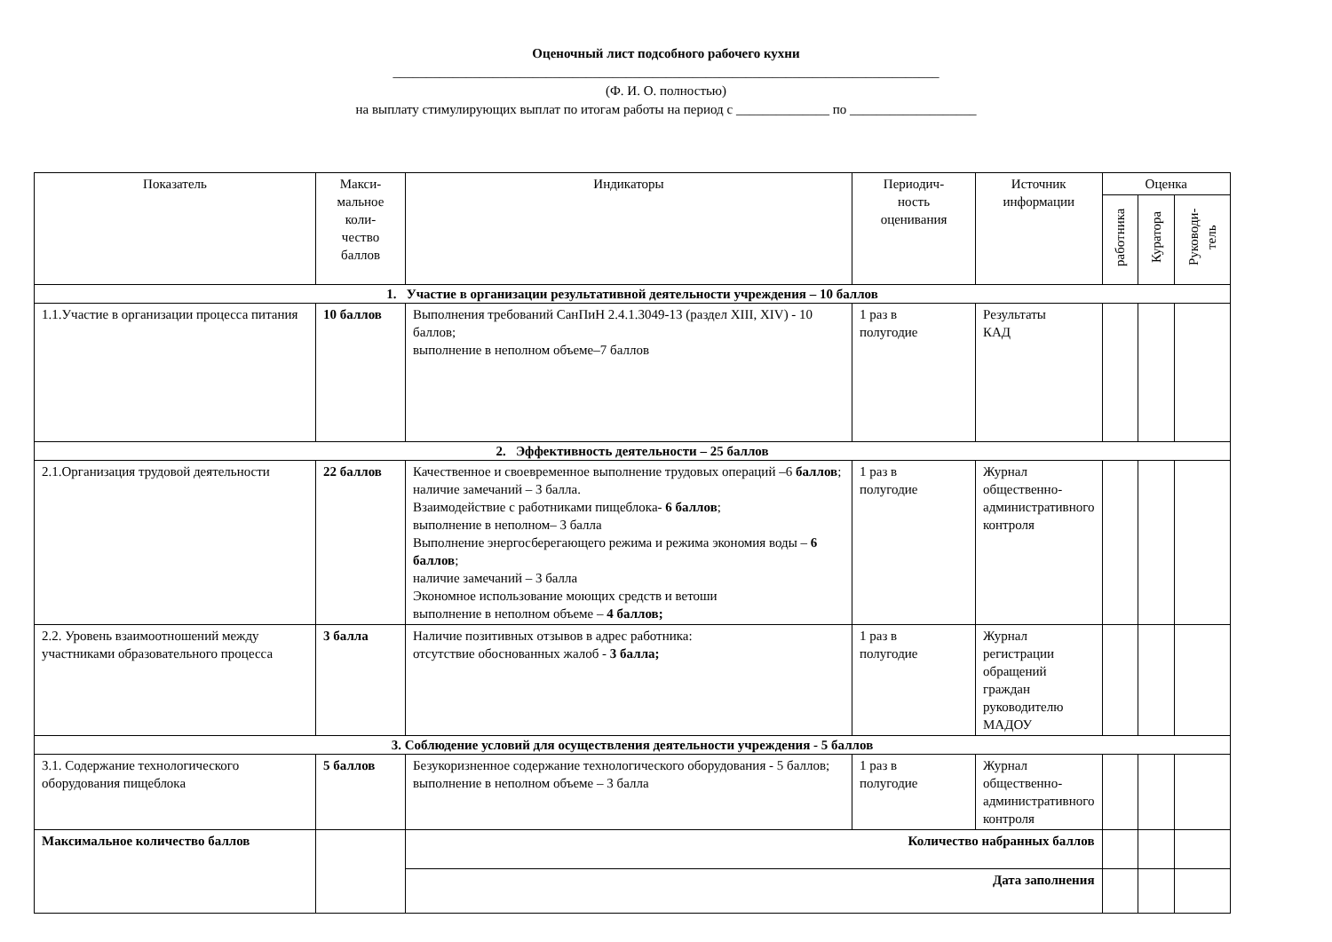Оценочный лист подсобного рабочего кухни
__________________________________________________________________________________
(Ф. И. О. полностью)
на выплату стимулирующих выплат по итогам работы на период с ______________ по ___________________
| Показатель | Макси- мальное коли- чество баллов | Индикаторы | Периодич- ность оценивания | Источник информации | Оценка | | |
| --- | --- | --- | --- | --- | --- | --- | --- |
| | | | | | работника | Куратора | Руководи- тель |
| 1. Участие в организации результативной деятельности учреждения – 10 баллов | | | | | | | |
| 1.1.Участие в организации процесса питания | 10 баллов | Выполнения требований СанПиН 2.4.1.3049-13 (раздел XIII, XIV) - 10 баллов; выполнение в неполном объеме–7 баллов | 1 раз в полугодие | Результаты КАД | | | |
| 2. Эффективность деятельности – 25 баллов | | | | | | | |
| 2.1.Организация трудовой деятельности | 22 баллов | Качественное и своевременное выполнение трудовых операций –6 баллов ; наличие замечаний – 3 балла. Взаимодействие с работниками пищеблока- 6 баллов ; выполнение в неполном– 3 балла Выполнение энергосберегающего режима и режима экономия воды – 6 баллов ; наличие замечаний – 3 балла Экономное использование моющих средств и ветоши выполнение в неполном объеме – 4 баллов; | 1 раз в полугодие | Журнал общественно-административного контроля | | | |
| 2.2. Уровень взаимоотношений между участниками образовательного процесса | 3 балла | Наличие позитивных отзывов в адрес работника: отсутствие обоснованных жалоб - 3 балла; | 1 раз в полугодие | Журнал регистрации обращений граждан руководителю МАДОУ | | | |
| 3. Соблюдение условий для осуществления деятельности учреждения - 5 баллов | | | | | | | |
| 3.1. Содержание технологического оборудования пищеблока | 5 баллов | Безукоризненное содержание технологического оборудования - 5 баллов; выполнение в неполном объеме – 3 балла | 1 раз в полугодие | Журнал общественно-административного контроля | | | |
| Максимальное количество баллов | | Количество набранных баллов | | | | | |
| | | Дата заполнения | | | | | |